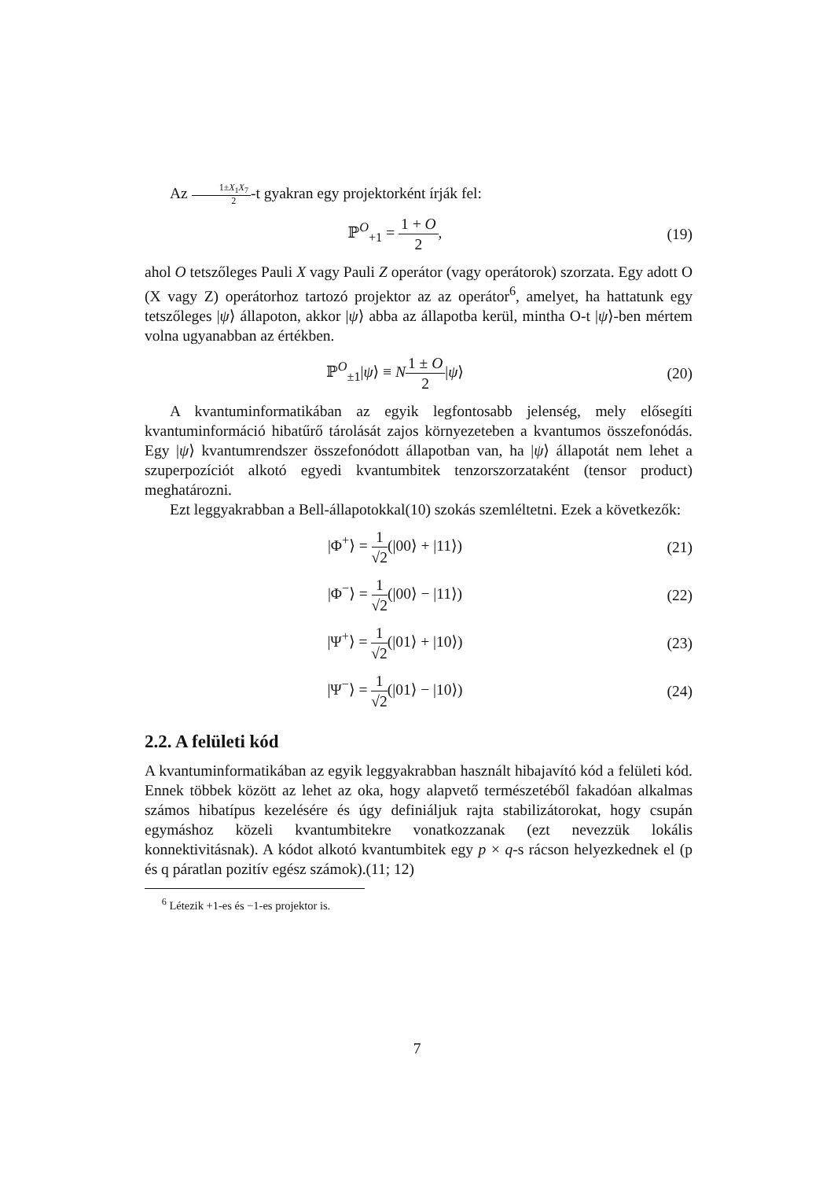Az 1±X<sub>1</sub>X<sub>7</sub> 2-t gyakran egy projektorként írják fel:
ℙ<sup>O</sup><sub>+1</sub> = 1 + O 2, (19)
ahol O tetszőleges Pauli X vagy Pauli Z operátor (vagy operátorok) szorzata. Egy adott O (X vagy Z) operátorhoz tartozó projektor az az operátor<sup>6</sup>, amelyet, ha hattatunk egy tetszőleges |ψ⟩ állapoton, akkor |ψ⟩ abba az állapotba kerül, mintha O-t |ψ⟩-ben mértem volna ugyanabban az értékben.
ℙ<sup>O</sup><sub>±1</sub>|ψ⟩ ≡ N 1 ± O 2|ψ⟩ (20)
A kvantuminformatikában az egyik legfontosabb jelenség, mely elősegíti kvantuminformáció hibatűrő tárolását zajos környezeteben a kvantumos összefonódás. Egy |ψ⟩ kvantumrendszer összefonódott állapotban van, ha |ψ⟩ állapotát nem lehet a szuperpozíciót alkotó egyedi kvantumbitek tenzorszorzataként (tensor product) meghatározni.
Ezt leggyakrabban a Bell-állapotokkal(10) szokás szemléltetni. Ezek a következők:
|Φ<sup>+</sup>⟩ = 1 √2(|00⟩ + |11⟩) (21)
|Φ<sup>−</sup>⟩ = 1 √2(|00⟩ − |11⟩) (22)
|Ψ<sup>+</sup>⟩ = 1 √2(|01⟩ + |10⟩) (23)
|Ψ<sup>−</sup>⟩ = 1 √2(|01⟩ − |10⟩) (24)
2.2. A felületi kód
A kvantuminformatikában az egyik leggyakrabban használt hibajavító kód a felületi kód. Ennek többek között az lehet az oka, hogy alapvető természetéből fakadóan alkalmas számos hibatípus kezelésére és úgy definiáljuk rajta stabilizátorokat, hogy csupán egymáshoz közeli kvantumbitekre vonatkozzanak (ezt nevezzük lokális konnektivitásnak). A kódot alkotó kvantumbitek egy p × q-s rácson helyezkednek el (p és q páratlan pozitív egész számok).(11; 12)
<sup>6</sup> Létezik +1-es és −1-es projektor is.
7